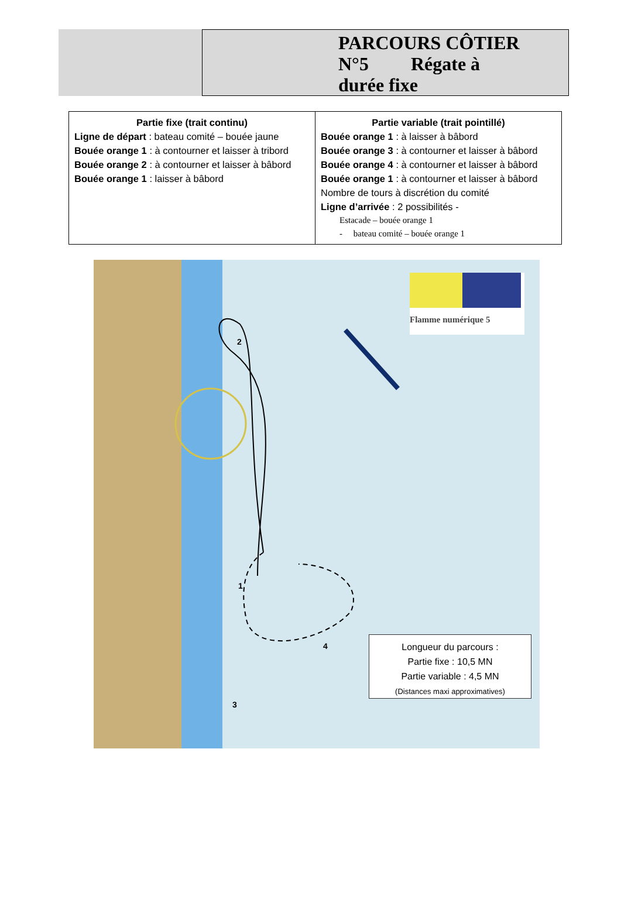PARCOURS CÔTIER
N°5 Régate à
durée fixe
| Partie fixe (trait continu) Ligne de départ : bateau comité – bouée jaune Bouée orange 1 : à contourner et laisser à tribord Bouée orange 2 : à contourner et laisser à bâbord Bouée orange 1 : laisser à bâbord | Partie variable (trait pointillé) Bouée orange 1 : à laisser à bâbord Bouée orange 3 : à contourner et laisser à bâbord Bouée orange 4 : à contourner et laisser à bâbord Bouée orange 1 : à contourner et laisser à bâbord Nombre de tours à discrétion du comité Ligne d’arrivée : 2 possibilités - Estacade – bouée orange 1 - bateau comité – bouée orange 1 |
2
1
3
4
Flamme numérique 5
Longueur du parcours :
Partie fixe : 10,5 MN
Partie variable : 4,5 MN
(Distances maxi approximatives)